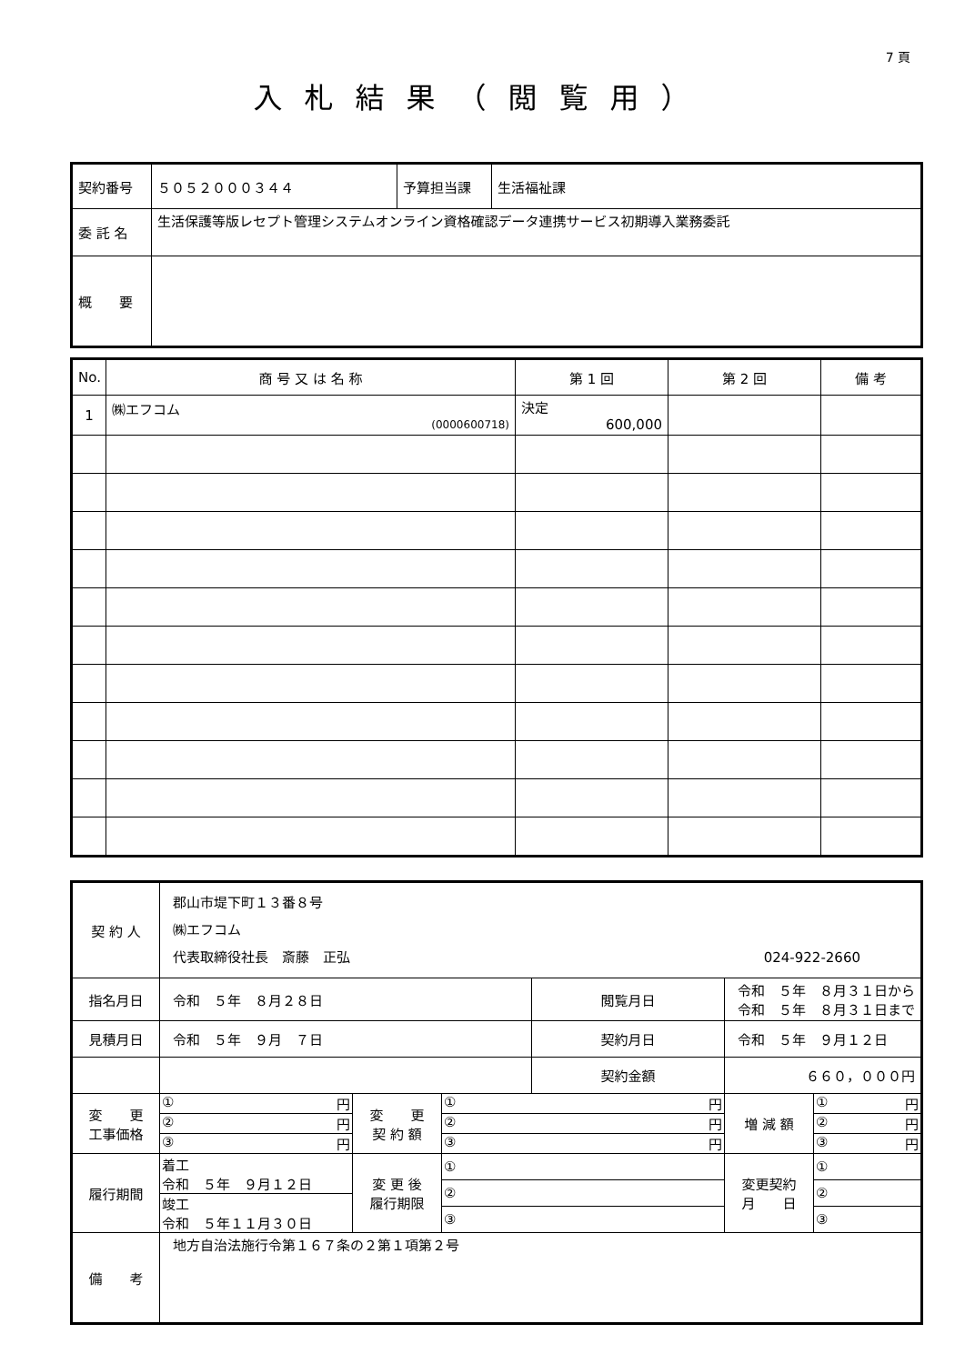7 頁
入札結果（閲覧用）
| 契約番号 | ５０５２０００３４４ | 予算担当課 | 生活福祉課 |
| 委 託 名 | 生活保護等版レセプト管理システムオンライン資格確認データ連携サービス初期導入業務委託 | | |
| 概 要 | | | |
| No. | 商 号 又 は 名 称 | 第 1 回 | 第 2 回 | 備 考 |
| --- | --- | --- | --- | --- |
| 1 | ㈱エフコム (0000600718) | 決定 600,000 | | |
| 契 約 人 | 郡山市堤下町１３番８号 ㈱エフコム 代表取締役社長 斎藤 正弘 024-922-2660 | | | | | |
| 指名月日 | 令和 ５年 ８月２８日 | | | 閲覧月日 | 令和 ５年 ８月３１日から 令和 ５年 ８月３１日まで | |
| 見積月日 | 令和 ５年 ９月 ７日 | | | 契約月日 | 令和 ５年 ９月１２日 | |
| | | | | 契約金額 | ６６０，０００円 | |
| 変 更 工事価格 | / ① 円 / / ② 円 / / ③ 円 / | 変 更 契 約 額 | / ① 円 / / ② 円 / / ③ 円 / | | 増 減 額 | / ① 円 / / ② 円 / / ③ 円 / |
| 履行期間 | / 着工 令和 ５年 ９月１２日 / / 竣工 令和 ５年１１月３０日 / | 変 更 後 履行期限 | / ① / / ② / / ③ / | | 変更契約 月 日 | / ① / / ② / / ③ / |
| 備 考 | 地方自治法施行令第１６７条の２第１項第２号 | | | | | |